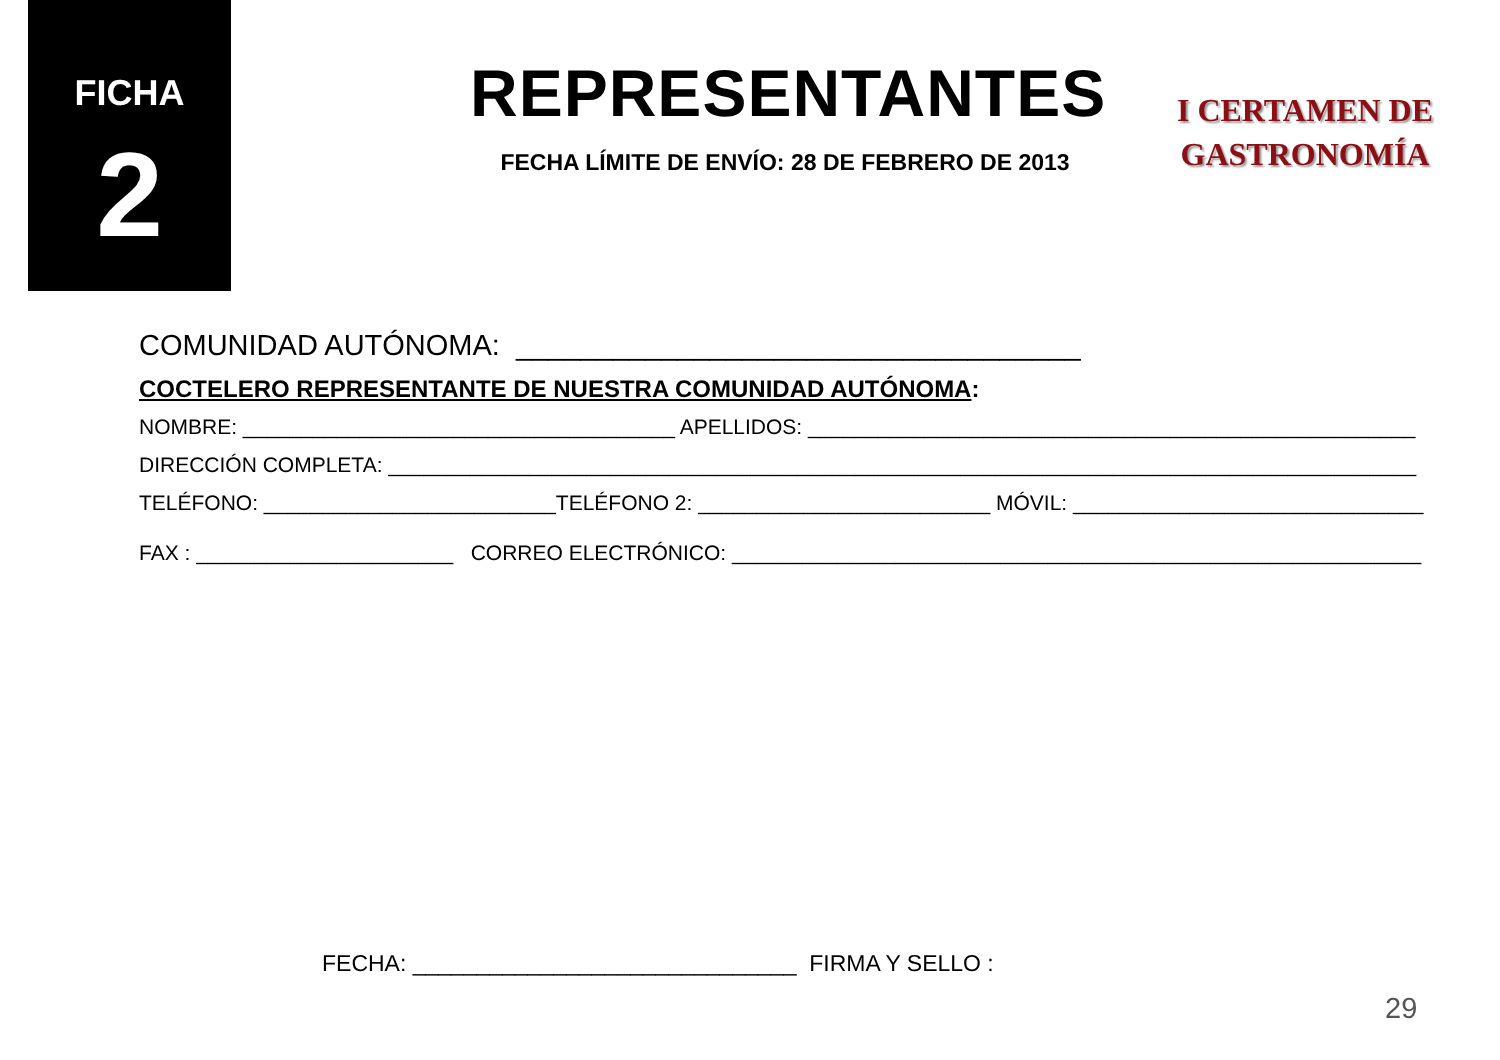FICHA
2
REPRESENTANTES
FECHA LÍMITE DE ENVÍO: 28 DE FEBRERO DE 2013
I CERTAMEN DE
GASTRONOMÍA
COMUNIDAD AUTÓNOMA: ___________________________________
COCTELERO REPRESENTANTE DE NUESTRA COMUNIDAD AUTÓNOMA:
NOMBRE: _____________________________________ APELLIDOS: ____________________________________________________
DIRECCIÓN COMPLETA: ________________________________________________________________________________________
TELÉFONO: _________________________TELÉFONO 2: _________________________ MÓVIL: ______________________________
FAX : ______________________ CORREO ELECTRÓNICO: ___________________________________________________________
FECHA: ______________________________ FIRMA Y SELLO :
29